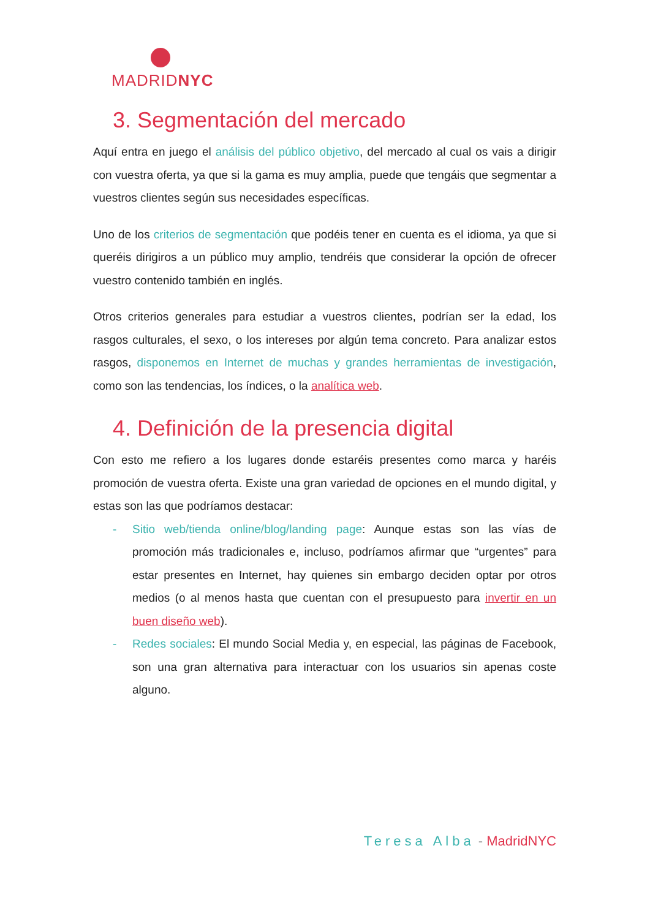MADRIDNYC
3. Segmentación del mercado
Aquí entra en juego el análisis del público objetivo, del mercado al cual os vais a dirigir con vuestra oferta, ya que si la gama es muy amplia, puede que tengáis que segmentar a vuestros clientes según sus necesidades específicas.
Uno de los criterios de segmentación que podéis tener en cuenta es el idioma, ya que si queréis dirigiros a un público muy amplio, tendréis que considerar la opción de ofrecer vuestro contenido también en inglés.
Otros criterios generales para estudiar a vuestros clientes, podrían ser la edad, los rasgos culturales, el sexo, o los intereses por algún tema concreto. Para analizar estos rasgos, disponemos en Internet de muchas y grandes herramientas de investigación, como son las tendencias, los índices, o la analítica web.
4. Definición de la presencia digital
Con esto me refiero a los lugares donde estaréis presentes como marca y haréis promoción de vuestra oferta. Existe una gran variedad de opciones en el mundo digital, y estas son las que podríamos destacar:
- Sitio web/tienda online/blog/landing page: Aunque estas son las vías de promoción más tradicionales e, incluso, podríamos afirmar que “urgentes” para estar presentes en Internet, hay quienes sin embargo deciden optar por otros medios (o al menos hasta que cuentan con el presupuesto para invertir en un buen diseño web).
- Redes sociales: El mundo Social Media y, en especial, las páginas de Facebook, son una gran alternativa para interactuar con los usuarios sin apenas coste alguno.
Teresa Alba - MadridNYC